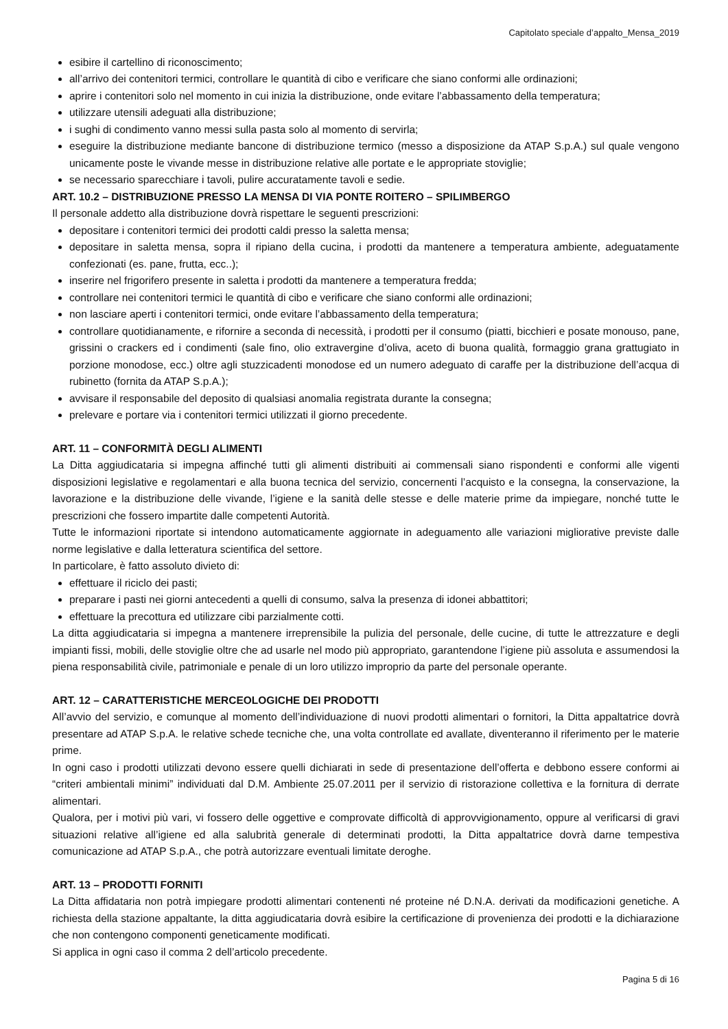Capitolato speciale d’appalto_Mensa_2019
esibire il cartellino di riconoscimento;
all’arrivo dei contenitori termici, controllare le quantità di cibo e verificare che siano conformi alle ordinazioni;
aprire i contenitori solo nel momento in cui inizia la distribuzione, onde evitare l’abbassamento della temperatura;
utilizzare utensili adeguati alla distribuzione;
i sughi di condimento vanno messi sulla pasta solo al momento di servirla;
eseguire la distribuzione mediante bancone di distribuzione termico (messo a disposizione da ATAP S.p.A.) sul quale vengono unicamente poste le vivande messe in distribuzione relative alle portate e le appropriate stoviglie;
se necessario sparecchiare i tavoli, pulire accuratamente tavoli e sedie.
ART. 10.2 – DISTRIBUZIONE PRESSO LA MENSA DI VIA PONTE ROITERO – SPILIMBERGO
Il personale addetto alla distribuzione dovrà rispettare le seguenti prescrizioni:
depositare i contenitori termici dei prodotti caldi presso la saletta mensa;
depositare in saletta mensa, sopra il ripiano della cucina, i prodotti da mantenere a temperatura ambiente, adeguatamente confezionati (es. pane, frutta, ecc..);
inserire nel frigorifero presente in saletta i prodotti da mantenere a temperatura fredda;
controllare nei contenitori termici le quantità di cibo e verificare che siano conformi alle ordinazioni;
non lasciare aperti i contenitori termici, onde evitare l’abbassamento della temperatura;
controllare quotidianamente, e rifornire a seconda di necessità, i prodotti per il consumo (piatti, bicchieri e posate monouso, pane, grissini o crackers ed i condimenti (sale fino, olio extravergine d’oliva, aceto di buona qualità, formaggio grana grattugiato in porzione monodose, ecc.) oltre agli stuzzicadenti monodose ed un numero adeguato di caraffe per la distribuzione dell’acqua di rubinetto (fornita da ATAP S.p.A.);
avvisare il responsabile del deposito di qualsiasi anomalia registrata durante la consegna;
prelevare e portare via i contenitori termici utilizzati il giorno precedente.
ART. 11 – CONFORMITÀ DEGLI ALIMENTI
La Ditta aggiudicataria si impegna affinché tutti gli alimenti distribuiti ai commensali siano rispondenti e conformi alle vigenti disposizioni legislative e regolamentari e alla buona tecnica del servizio, concernenti l’acquisto e la consegna, la conservazione, la lavorazione e la distribuzione delle vivande, l’igiene e la sanità delle stesse e delle materie prime da impiegare, nonché tutte le prescrizioni che fossero impartite dalle competenti Autorità.
Tutte le informazioni riportate si intendono automaticamente aggiornate in adeguamento alle variazioni migliorative previste dalle norme legislative e dalla letteratura scientifica del settore.
In particolare, è fatto assoluto divieto di:
effettuare il riciclo dei pasti;
preparare i pasti nei giorni antecedenti a quelli di consumo, salva la presenza di idonei abbattitori;
effettuare la precottura ed utilizzare cibi parzialmente cotti.
La ditta aggiudicataria si impegna a mantenere irreprensibile la pulizia del personale, delle cucine, di tutte le attrezzature e degli impianti fissi, mobili, delle stoviglie oltre che ad usarle nel modo più appropriato, garantendone l’igiene più assoluta e assumendosi la piena responsabilità civile, patrimoniale e penale di un loro utilizzo improprio da parte del personale operante.
ART. 12 – CARATTERISTICHE MERCEOLOGICHE DEI PRODOTTI
All’avvio del servizio, e comunque al momento dell’individuazione di nuovi prodotti alimentari o fornitori, la Ditta appaltatrice dovrà presentare ad ATAP S.p.A. le relative schede tecniche che, una volta controllate ed avallate, diventeranno il riferimento per le materie prime.
In ogni caso i prodotti utilizzati devono essere quelli dichiarati in sede di presentazione dell’offerta e debbono essere conformi ai “criteri ambientali minimi” individuati dal D.M. Ambiente 25.07.2011 per il servizio di ristorazione collettiva e la fornitura di derrate alimentari.
Qualora, per i motivi più vari, vi fossero delle oggettive e comprovate difficoltà di approvvigionamento, oppure al verificarsi di gravi situazioni relative all’igiene ed alla salubrità generale di determinati prodotti, la Ditta appaltatrice dovrà darne tempestiva comunicazione ad ATAP S.p.A., che potrà autorizzare eventuali limitate deroghe.
ART. 13 – PRODOTTI FORNITI
La Ditta affidataria non potrà impiegare prodotti alimentari contenenti né proteine né D.N.A. derivati da modificazioni genetiche. A richiesta della stazione appaltante, la ditta aggiudicataria dovrà esibire la certificazione di provenienza dei prodotti e la dichiarazione che non contengono componenti geneticamente modificati.
Si applica in ogni caso il comma 2 dell’articolo precedente.
Pagina 5 di 16